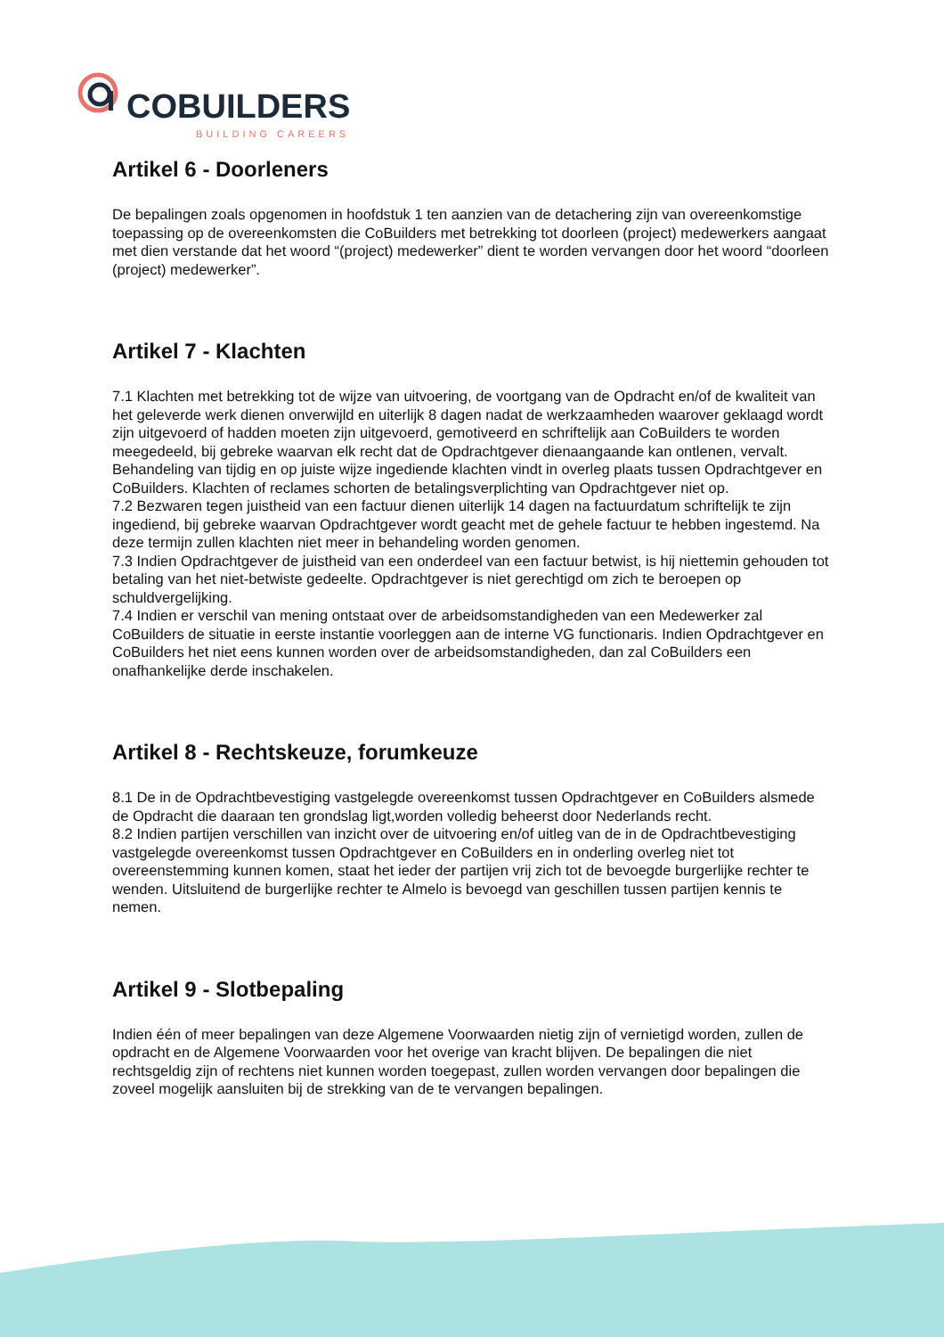COBUILDERS
BUILDING CAREERS
Artikel 6 - Doorleners
De bepalingen zoals opgenomen in hoofdstuk 1 ten aanzien van de detachering zijn van overeenkomstige toepassing op de overeenkomsten die CoBuilders met betrekking tot doorleen (project) medewerkers aangaat met dien verstande dat het woord “(project) medewerker” dient te worden vervangen door het woord “doorleen (project) medewerker”.
Artikel 7 - Klachten
7.1 Klachten met betrekking tot de wijze van uitvoering, de voortgang van de Opdracht en/of de kwaliteit van het geleverde werk dienen onverwijld en uiterlijk 8 dagen nadat de werkzaamheden waarover geklaagd wordt zijn uitgevoerd of hadden moeten zijn uitgevoerd, gemotiveerd en schriftelijk aan CoBuilders te worden meegedeeld, bij gebreke waarvan elk recht dat de Opdrachtgever dienaangaande kan ontlenen, vervalt. Behandeling van tijdig en op juiste wijze ingediende klachten vindt in overleg plaats tussen Opdrachtgever en CoBuilders. Klachten of reclames schorten de betalingsverplichting van Opdrachtgever niet op.
7.2 Bezwaren tegen juistheid van een factuur dienen uiterlijk 14 dagen na factuurdatum schriftelijk te zijn ingediend, bij gebreke waarvan Opdrachtgever wordt geacht met de gehele factuur te hebben ingestemd. Na deze termijn zullen klachten niet meer in behandeling worden genomen.
7.3 Indien Opdrachtgever de juistheid van een onderdeel van een factuur betwist, is hij niettemin gehouden tot betaling van het niet-betwiste gedeelte. Opdrachtgever is niet gerechtigd om zich te beroepen op schuldvergelijking.
7.4 Indien er verschil van mening ontstaat over de arbeidsomstandigheden van een Medewerker zal CoBuilders de situatie in eerste instantie voorleggen aan de interne VG functionaris. Indien Opdrachtgever en CoBuilders het niet eens kunnen worden over de arbeidsomstandigheden, dan zal CoBuilders een onafhankelijke derde inschakelen.
Artikel 8 - Rechtskeuze, forumkeuze
8.1 De in de Opdrachtbevestiging vastgelegde overeenkomst tussen Opdrachtgever en CoBuilders alsmede de Opdracht die daaraan ten grondslag ligt,worden volledig beheerst door Nederlands recht.
8.2 Indien partijen verschillen van inzicht over de uitvoering en/of uitleg van de in de Opdrachtbevestiging vastgelegde overeenkomst tussen Opdrachtgever en CoBuilders en in onderling overleg niet tot overeenstemming kunnen komen, staat het ieder der partijen vrij zich tot de bevoegde burgerlijke rechter te wenden. Uitsluitend de burgerlijke rechter te Almelo is bevoegd van geschillen tussen partijen kennis te nemen.
Artikel 9 - Slotbepaling
Indien één of meer bepalingen van deze Algemene Voorwaarden nietig zijn of vernietigd worden, zullen de opdracht en de Algemene Voorwaarden voor het overige van kracht blijven. De bepalingen die niet rechtsgeldig zijn of rechtens niet kunnen worden toegepast, zullen worden vervangen door bepalingen die zoveel mogelijk aansluiten bij de strekking van de te vervangen bepalingen.